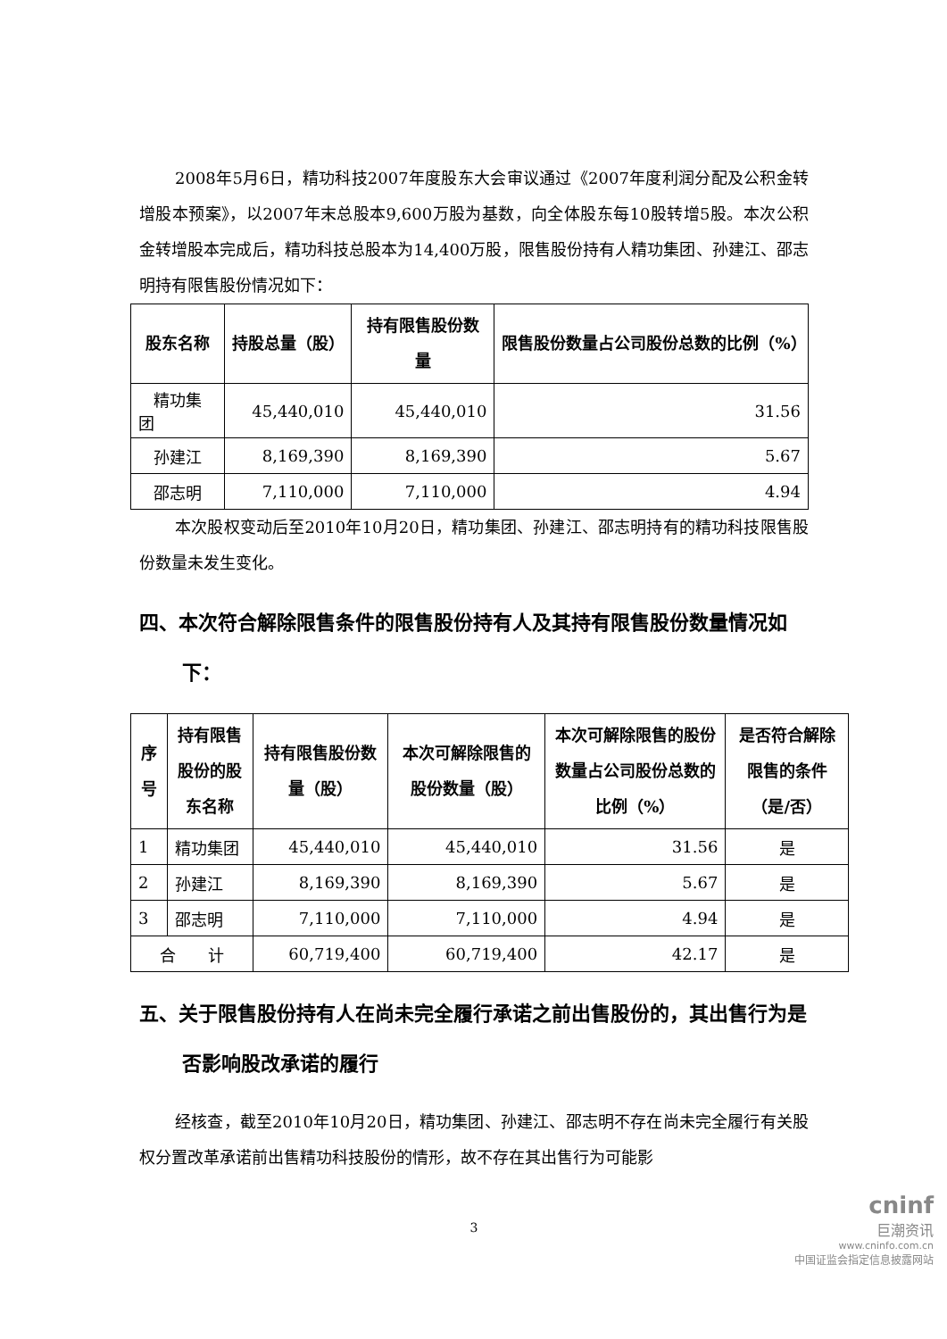2008年5月6日，精功科技2007年度股东大会审议通过《2007年度利润分配及公积金转增股本预案》，以2007年末总股本9,600万股为基数，向全体股东每10股转增5股。本次公积金转增股本完成后，精功科技总股本为14,400万股，限售股份持有人精功集团、孙建江、邵志明持有限售股份情况如下：
| 股东名称 | 持股总量（股） | 持有限售股份数量 | 限售股份数量占公司股份总数的比例（%） |
| --- | --- | --- | --- |
| 精功集团 | 45,440,010 | 45,440,010 | 31.56 |
| 孙建江 | 8,169,390 | 8,169,390 | 5.67 |
| 邵志明 | 7,110,000 | 7,110,000 | 4.94 |
本次股权变动后至2010年10月20日，精功集团、孙建江、邵志明持有的精功科技限售股份数量未发生变化。
四、本次符合解除限售条件的限售股份持有人及其持有限售股份数量情况如下：
| 序号 | 持有限售股份的股东名称 | 持有限售股份数量（股） | 本次可解除限售的股份数量（股） | 本次可解除限售的股份数量占公司股份总数的比例（%） | 是否符合解除限售的条件（是/否） |
| --- | --- | --- | --- | --- | --- |
| 1 | 精功集团 | 45,440,010 | 45,440,010 | 31.56 | 是 |
| 2 | 孙建江 | 8,169,390 | 8,169,390 | 5.67 | 是 |
| 3 | 邵志明 | 7,110,000 | 7,110,000 | 4.94 | 是 |
| 合 计 | | 60,719,400 | 60,719,400 | 42.17 | 是 |
五、关于限售股份持有人在尚未完全履行承诺之前出售股份的，其出售行为是否影响股改承诺的履行
经核查，截至2010年10月20日，精功集团、孙建江、邵志明不存在尚未完全履行有关股权分置改革承诺前出售精功科技股份的情形，故不存在其出售行为可能影
3
cninf
巨潮资讯
www.cninfo.com.cn
中国证监会指定信息披露网站